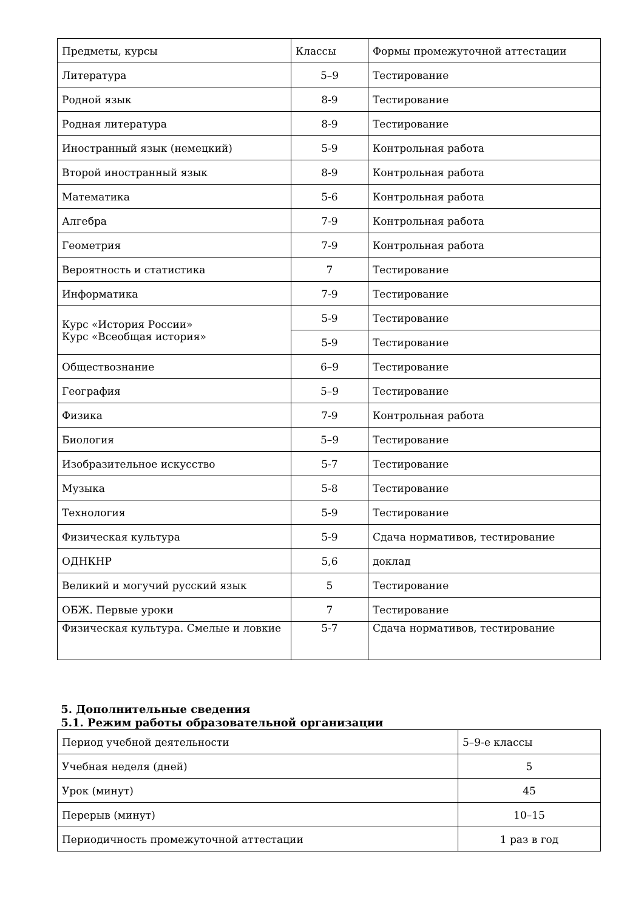| Предметы, курсы | Классы | Формы промежуточной аттестации |
| Литература | 5–9 | Тестирование |
| Родной язык | 8-9 | Тестирование |
| Родная литература | 8-9 | Тестирование |
| Иностранный язык (немецкий) | 5-9 | Контрольная работа |
| Второй иностранный язык | 8-9 | Контрольная работа |
| Математика | 5-6 | Контрольная работа |
| Алгебра | 7-9 | Контрольная работа |
| Геометрия | 7-9 | Контрольная работа |
| Вероятность и статистика | 7 | Тестирование |
| Информатика | 7-9 | Тестирование |
| Курс «История России» Курс «Всеобщая история» | 5-9 | Тестирование |
| | 5-9 | Тестирование |
| Обществознание | 6–9 | Тестирование |
| География | 5–9 | Тестирование |
| Физика | 7-9 | Контрольная работа |
| Биология | 5–9 | Тестирование |
| Изобразительное искусство | 5-7 | Тестирование |
| Музыка | 5-8 | Тестирование |
| Технология | 5-9 | Тестирование |
| Физическая культура | 5-9 | Сдача нормативов, тестирование |
| ОДНКНР | 5,6 | доклад |
| Великий и могучий русский язык | 5 | Тестирование |
| ОБЖ. Первые уроки | 7 | Тестирование |
| Физическая культура. Смелые и ловкие | 5-7 | Сдача нормативов, тестирование |
5. Дополнительные сведения
5.1. Режим работы образовательной организации
| Период учебной деятельности | 5–9-е классы |
| Учебная неделя (дней) | 5 |
| Урок (минут) | 45 |
| Перерыв (минут) | 10–15 |
| Периодичность промежуточной аттестации | 1 раз в год |